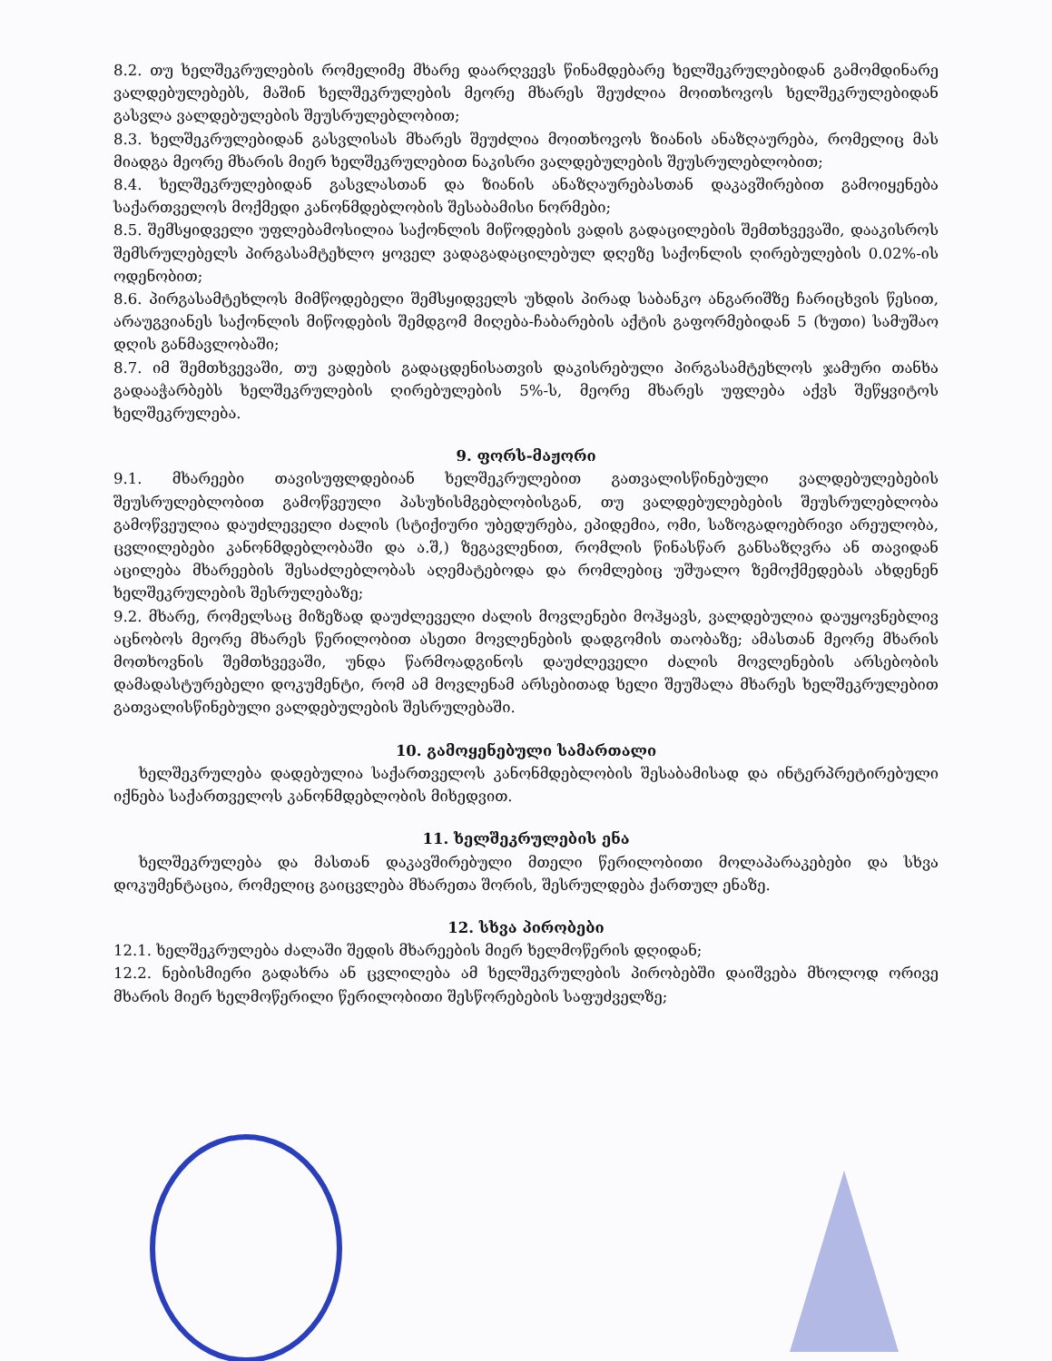8.2. თუ ხელშეკრულების რომელიმე მხარე დაარღვევს წინამდებარე ხელშეკრულებიდან გამომდინარე ვალდებულებებს, მაშინ ხელშეკრულების მეორე მხარეს შეუძლია მოითხოვოს ხელშეკრულებიდან გასვლა ვალდებულების შეუსრულებლობით;
8.3. ხელშეკრულებიდან გასვლისას მხარეს შეუძლია მოითხოვოს ზიანის ანაზღაურება, რომელიც მას მიადგა მეორე მხარის მიერ ხელშეკრულებით ნაკისრი ვალდებულების შეუსრულებლობით;
8.4. ხელშეკრულებიდან გასვლასთან და ზიანის ანაზღაურებასთან დაკავშირებით გამოიყენება საქართველოს მოქმედი კანონმდებლობის შესაბამისი ნორმები;
8.5. შემსყიდველი უფლებამოსილია საქონლის მიწოდების ვადის გადაცილების შემთხვევაში, დააკისროს შემსრულებელს პირგასამტეხლო ყოველ ვადაგადაცილებულ დღეზე საქონლის ღირებულების 0.02%-ის ოდენობით;
8.6. პირგასამტეხლოს მიმწოდებელი შემსყიდველს უხდის პირად საბანკო ანგარიშზე ჩარიცხვის წესით, არაუგვიანეს საქონლის მიწოდების შემდგომ მიღება-ჩაბარების აქტის გაფორმებიდან 5 (ხუთი) სამუშაო დღის განმავლობაში;
8.7. იმ შემთხვევაში, თუ ვადების გადაცდენისათვის დაკისრებული პირგასამტეხლოს ჯამური თანხა გადააჭარბებს ხელშეკრულების ღირებულების 5%-ს, მეორე მხარეს უფლება აქვს შეწყვიტოს ხელშეკრულება.
9. ფორს-მაჟორი
9.1. მხარეები თავისუფლდებიან ხელშეკრულებით გათვალისწინებული ვალდებულებების შეუსრულებლობით გამოწვეული პასუხისმგებლობისგან, თუ ვალდებულებების შეუსრულებლობა გამოწვეულია დაუძლეველი ძალის (სტიქიური უბედურება, ეპიდემია, ომი, საზოგადოებრივი არეულობა, ცვლილებები კანონმდებლობაში და ა.შ,) ზეგავლენით, რომლის წინასწარ განსაზღვრა ან თავიდან აცილება მხარეების შესაძლებლობას აღემატებოდა და რომლებიც უშუალო ზემოქმედებას ახდენენ ხელშეკრულების შესრულებაზე;
9.2. მხარე, რომელსაც მიზეზად დაუძლეველი ძალის მოვლენები მოჰყავს, ვალდებულია დაუყოვნებლივ აცნობოს მეორე მხარეს წერილობით ასეთი მოვლენების დადგომის თაობაზე; ამასთან მეორე მხარის მოთხოვნის შემთხვევაში, უნდა წარმოადგინოს დაუძლეველი ძალის მოვლენების არსებობის დამადასტურებელი დოკუმენტი, რომ ამ მოვლენამ არსებითად ხელი შეუშალა მხარეს ხელშეკრულებით გათვალისწინებული ვალდებულების შესრულებაში.
10. გამოყენებული სამართალი
ხელშეკრულება დადებულია საქართველოს კანონმდებლობის შესაბამისად და ინტერპრეტირებული იქნება საქართველოს კანონმდებლობის მიხედვით.
11. ხელშეკრულების ენა
ხელშეკრულება და მასთან დაკავშირებული მთელი წერილობითი მოლაპარაკებები და სხვა დოკუმენტაცია, რომელიც გაიცვლება მხარეთა შორის, შესრულდება ქართულ ენაზე.
12. სხვა პირობები
12.1. ხელშეკრულება ძალაში შედის მხარეების მიერ ხელმოწერის დღიდან;
12.2. ნებისმიერი გადახრა ან ცვლილება ამ ხელშეკრულების პირობებში დაიშვება მხოლოდ ორივე მხარის მიერ ხელმოწერილი წერილობითი შესწორებების საფუძველზე;